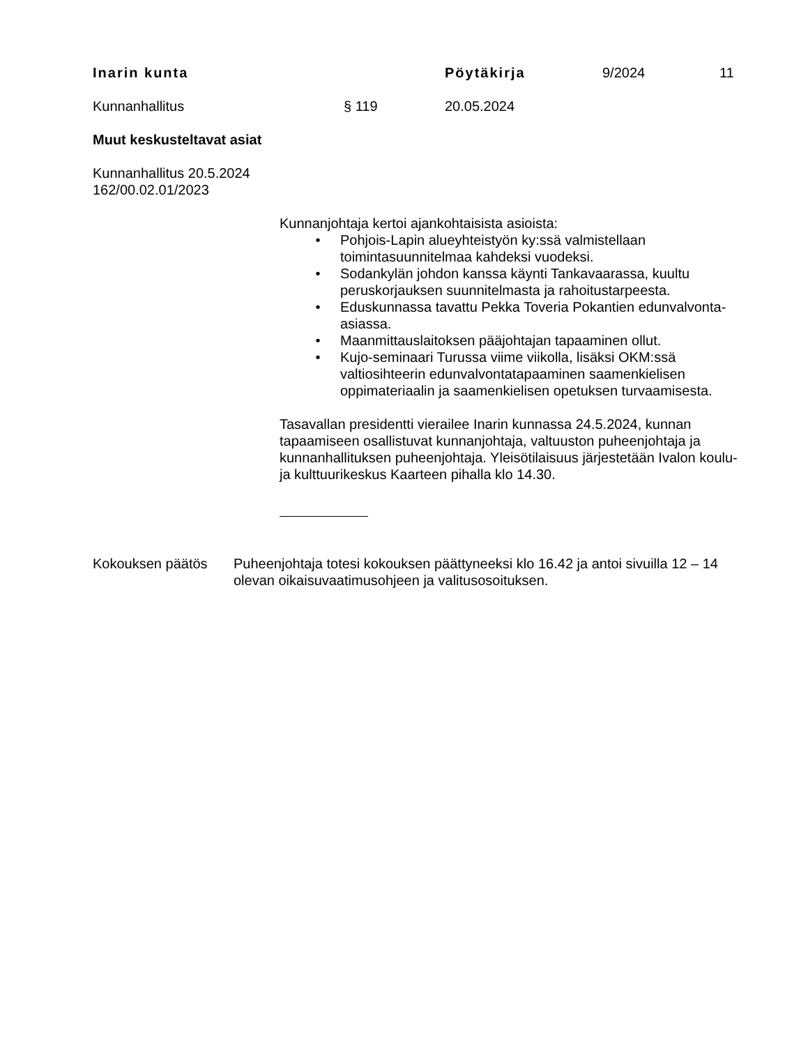Inarin kunta Pöytäkirja 9/2024 11
Kunnanhallitus § 119 20.05.2024
Muut keskusteltavat asiat
Kunnanhallitus 20.5.2024
162/00.02.01/2023
Kunnanjohtaja kertoi ajankohtaisista asioista:
• Pohjois-Lapin alueyhteistyön ky:ssä valmistellaan toimintasuunnitelmaa kahdeksi vuodeksi.
• Sodankylän johdon kanssa käynti Tankavaarassa, kuultu peruskorjauksen suunnitelmasta ja rahoitustarpeesta.
• Eduskunnassa tavattu Pekka Toveria Pokantien edunvalvonta-asiassa.
• Maanmittauslaitoksen pääjohtajan tapaaminen ollut.
• Kujo-seminaari Turussa viime viikolla, lisäksi OKM:ssä valtiosihteerin edunvalvontatapaaminen saamenkielisen oppimateriaalin ja saamenkielisen opetuksen turvaamisesta.
Tasavallan presidentti vierailee Inarin kunnassa 24.5.2024, kunnan tapaamiseen osallistuvat kunnanjohtaja, valtuuston puheenjohtaja ja kunnanhallituksen puheenjohtaja. Yleisötilaisuus järjestetään Ivalon koulu- ja kulttuurikeskus Kaarteen pihalla klo 14.30.
Kokouksen päätös Puheenjohtaja totesi kokouksen päättyneeksi klo 16.42 ja antoi sivuilla 12 – 14 olevan oikaisuvaatimusohjeen ja valitusosoituksen.